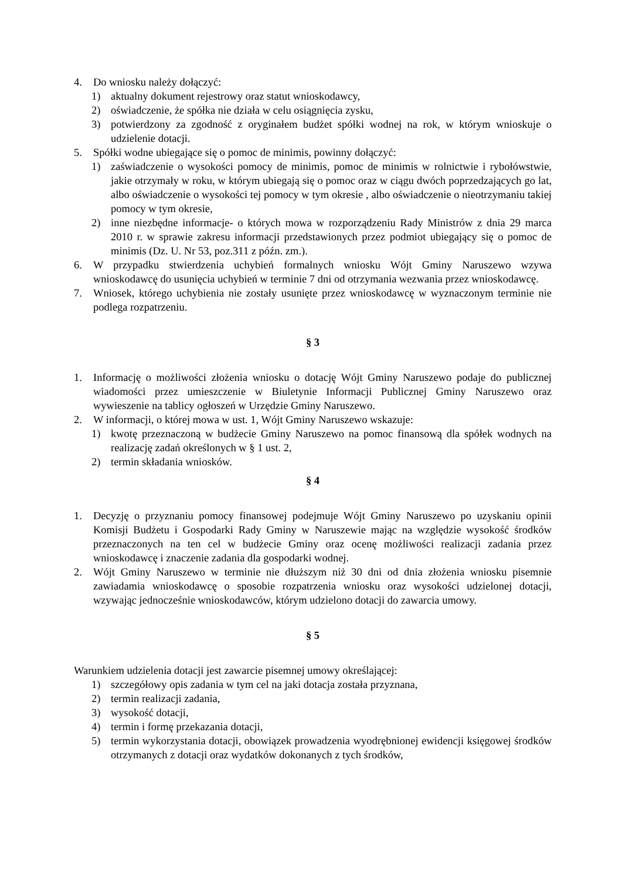4. Do wniosku należy dołączyć:
1) aktualny dokument rejestrowy oraz statut wnioskodawcy,
2) oświadczenie, że spółka nie działa w celu osiągnięcia zysku,
3) potwierdzony za zgodność z oryginałem budżet spółki wodnej na rok, w którym wnioskuje o udzielenie dotacji.
5. Spółki wodne ubiegające się o pomoc de minimis, powinny dołączyć:
1) zaświadczenie o wysokości pomocy de minimis, pomoc de minimis w rolnictwie i rybołówstwie, jakie otrzymały w roku, w którym ubiegają się o pomoc oraz w ciągu dwóch poprzedzających go lat, albo oświadczenie o wysokości tej pomocy w tym okresie , albo oświadczenie o nieotrzymaniu takiej pomocy w tym okresie,
2) inne niezbędne informacje- o których mowa w rozporządzeniu Rady Ministrów z dnia 29 marca 2010 r. w sprawie zakresu informacji przedstawionych przez podmiot ubiegający się o pomoc de minimis (Dz. U. Nr 53, poz.311 z późn. zm.).
6. W przypadku stwierdzenia uchybień formalnych wniosku Wójt Gminy Naruszewo wzywa wnioskodawcę do usunięcia uchybień w terminie 7 dni od otrzymania wezwania przez wnioskodawcę.
7. Wniosek, którego uchybienia nie zostały usunięte przez wnioskodawcę w wyznaczonym terminie nie podlega rozpatrzeniu.
§ 3
1. Informację o możliwości złożenia wniosku o dotację Wójt Gminy Naruszewo podaje do publicznej wiadomości przez umieszczenie w Biuletynie Informacji Publicznej Gminy Naruszewo oraz wywieszenie na tablicy ogłoszeń w Urzędzie Gminy Naruszewo.
2. W informacji, o której mowa w ust. 1, Wójt Gminy Naruszewo wskazuje:
1) kwotę przeznaczoną w budżecie Gminy Naruszewo na pomoc finansową dla spółek wodnych na realizację zadań określonych w § 1 ust. 2,
2) termin składania wniosków.
§ 4
1. Decyzję o przyznaniu pomocy finansowej podejmuje Wójt Gminy Naruszewo po uzyskaniu opinii Komisji Budżetu i Gospodarki Rady Gminy w Naruszewie mając na względzie wysokość środków przeznaczonych na ten cel w budżecie Gminy oraz ocenę możliwości realizacji zadania przez wnioskodawcę i znaczenie zadania dla gospodarki wodnej.
2. Wójt Gminy Naruszewo w terminie nie dłuższym niż 30 dni od dnia złożenia wniosku pisemnie zawiadamia wnioskodawcę o sposobie rozpatrzenia wniosku oraz wysokości udzielonej dotacji, wzywając jednocześnie wnioskodawców, którym udzielono dotacji do zawarcia umowy.
§ 5
Warunkiem udzielenia dotacji jest zawarcie pisemnej umowy określającej:
1) szczegółowy opis zadania w tym cel na jaki dotacja została przyznana,
2) termin realizacji zadania,
3) wysokość dotacji,
4) termin i formę przekazania dotacji,
5) termin wykorzystania dotacji, obowiązek prowadzenia wyodrębnionej ewidencji księgowej środków otrzymanych z dotacji oraz wydatków dokonanych z tych środków,